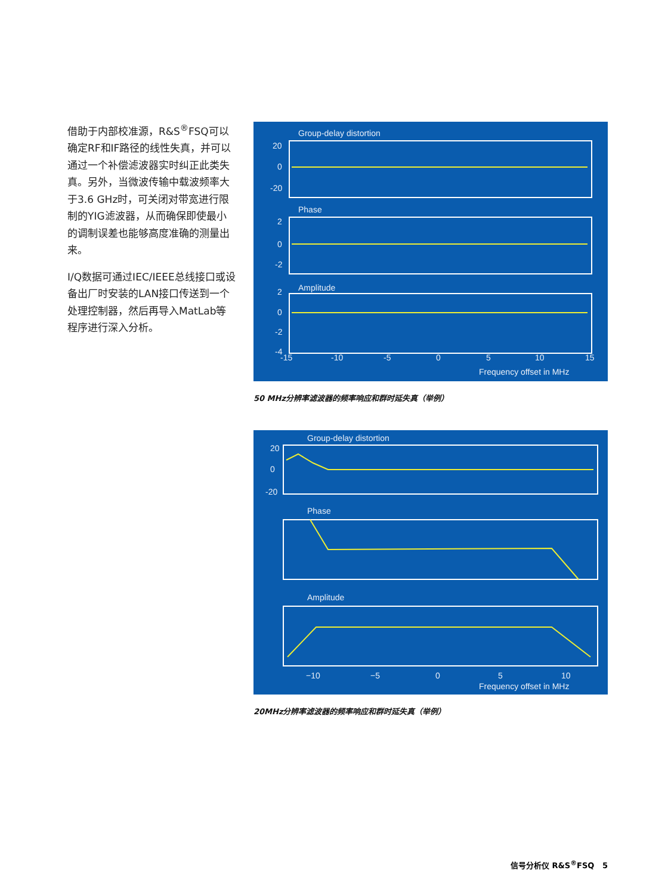借助于内部校准源，R&S<sup>®</sup>FSQ可以确定RF和IF路径的线性失真，并可以通过一个补偿滤波器实时纠正此类失真。另外，当微波传输中载波频率大于3.6 GHz时，可关闭对带宽进行限制的YIG滤波器，从而确保即使最小的调制误差也能够高度准确的测量出来。
I/Q数据可通过IEC/IEEE总线接口或设备出厂时安装的LAN接口传送到一个处理控制器，然后再导入MatLab等程序进行深入分析。
Group-delay distortion
20
0
-20
Phase
2
0
-2
Amplitude
2
0
-2
-4
-15
-10
-5
0
5
10
15
Frequency offset in MHz
50 MHz分辨率滤波器的频率响应和群时延失真（举例）
Group-delay distortion
20
0
-20
Phase
Amplitude
−10
−5
0
5
10
Frequency offset in MHz
20MHz分辨率滤波器的频率响应和群时延失真（举例）
信号分析仪 R&S<sup>®</sup>FSQ 5